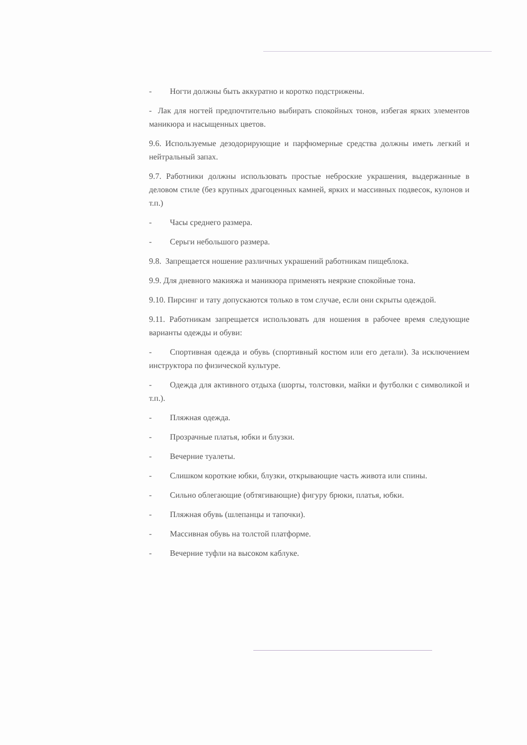- Ногти должны быть аккуратно и коротко подстрижены.
- Лак для ногтей предпочтительно выбирать спокойных тонов, избегая ярких элементов маникюра и насыщенных цветов.
9.6. Используемые дезодорирующие и парфюмерные средства должны иметь легкий и нейтральный запах.
9.7. Работники должны использовать простые неброские украшения, выдержанные в деловом стиле (без крупных драгоценных камней, ярких и массивных подвесок, кулонов и т.п.)
- Часы среднего размера.
- Серьги небольшого размера.
9.8. Запрещается ношение различных украшений работникам пищеблока.
9.9. Для дневного макияжа и маникюра применять неяркие спокойные тона.
9.10. Пирсинг и тату допускаются только в том случае, если они скрыты одеждой.
9.11. Работникам запрещается использовать для ношения в рабочее время следующие варианты одежды и обуви:
- Спортивная одежда и обувь (спортивный костюм или его детали). За исключением инструктора по физической культуре.
- Одежда для активного отдыха (шорты, толстовки, майки и футболки с символикой и т.п.).
- Пляжная одежда.
- Прозрачные платья, юбки и блузки.
- Вечерние туалеты.
- Слишком короткие юбки, блузки, открывающие часть живота или спины.
- Сильно облегающие (обтягивающие) фигуру брюки, платья, юбки.
- Пляжная обувь (шлепанцы и тапочки).
- Массивная обувь на толстой платформе.
- Вечерние туфли на высоком каблуке.